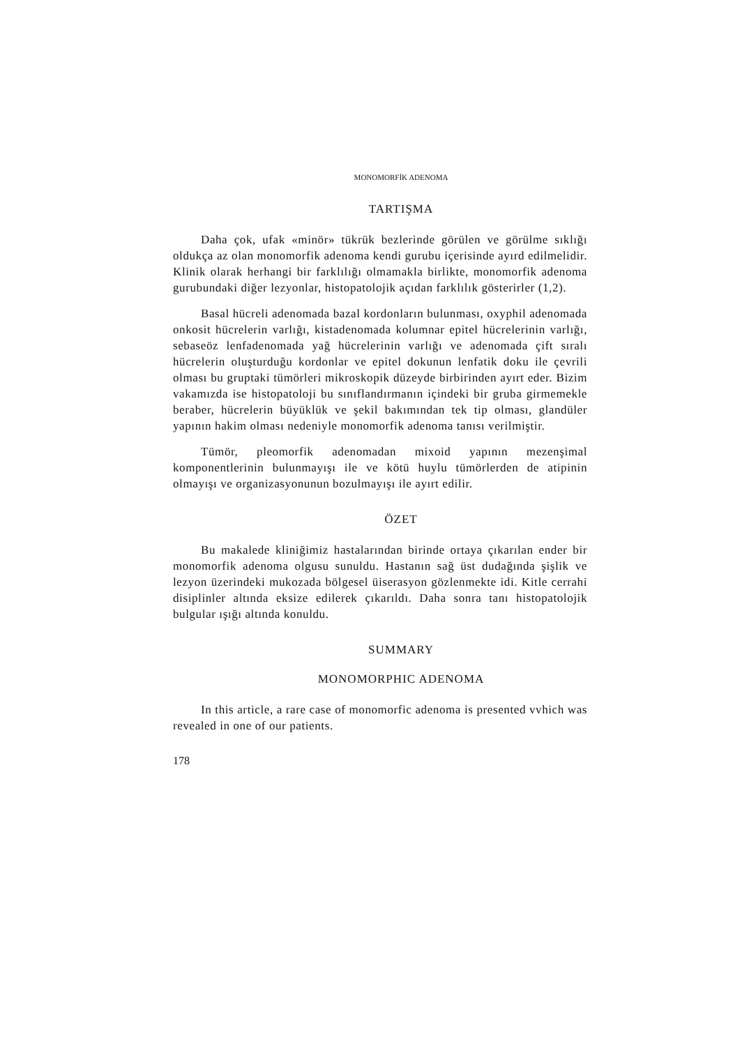MONOMORFİK ADENOMA
TARTIŞMA
Daha çok, ufak «minör» tükrük bezlerinde görülen ve görülme sıklığı oldukça az olan monomorfik adenoma kendi gurubu içerisinde ayırd edilmelidir. Klinik olarak herhangi bir farklılığı olmamakla birlikte, monomorfik adenoma gurubundaki diğer lezyonlar, histopatolojik açıdan farklılık gösterirler (1,2).
Basal hücreli adenomada bazal kordonların bulunması, oxyphil adenomada onkosit hücrelerin varlığı, kistadenomada kolumnar epitel hücrelerinin varlığı, sebaseöz lenfadenomada yağ hücrelerinin varlığı ve adenomada çift sıralı hücrelerin oluşturduğu kordonlar ve epitel dokunun lenfatik doku ile çevrili olması bu gruptaki tümörleri mikroskopik düzeyde birbirinden ayırt eder. Bizim vakamızda ise histopatoloji bu sınıflandırmanın içindeki bir gruba girmemekle beraber, hücrelerin büyüklük ve şekil bakımından tek tip olması, glandüler yapının hakim olması nedeniyle monomorfik adenoma tanısı verilmiştir.
Tümör, pleomorfik adenomadan mixoid yapının mezenşimal komponentlerinin bulunmayışı ile ve kötü huylu tümörlerden de atipinin olmayışı ve organizasyonunun bozulmayışı ile ayırt edilir.
ÖZET
Bu makalede kliniğimiz hastalarından birinde ortaya çıkarılan ender bir monomorfik adenoma olgusu sunuldu. Hastanın sağ üst dudağında şişlik ve lezyon üzerindeki mukozada bölgesel üiserasyon gözlenmekte idi. Kitle cerrahi disiplinler altında eksize edilerek çıkarıldı. Daha sonra tanı histopatolojik bulgular ışığı altında konuldu.
SUMMARY
MONOMORPHIC ADENOMA
In this article, a rare case of monomorfic adenoma is presented vvhich was revealed in one of our patients.
178